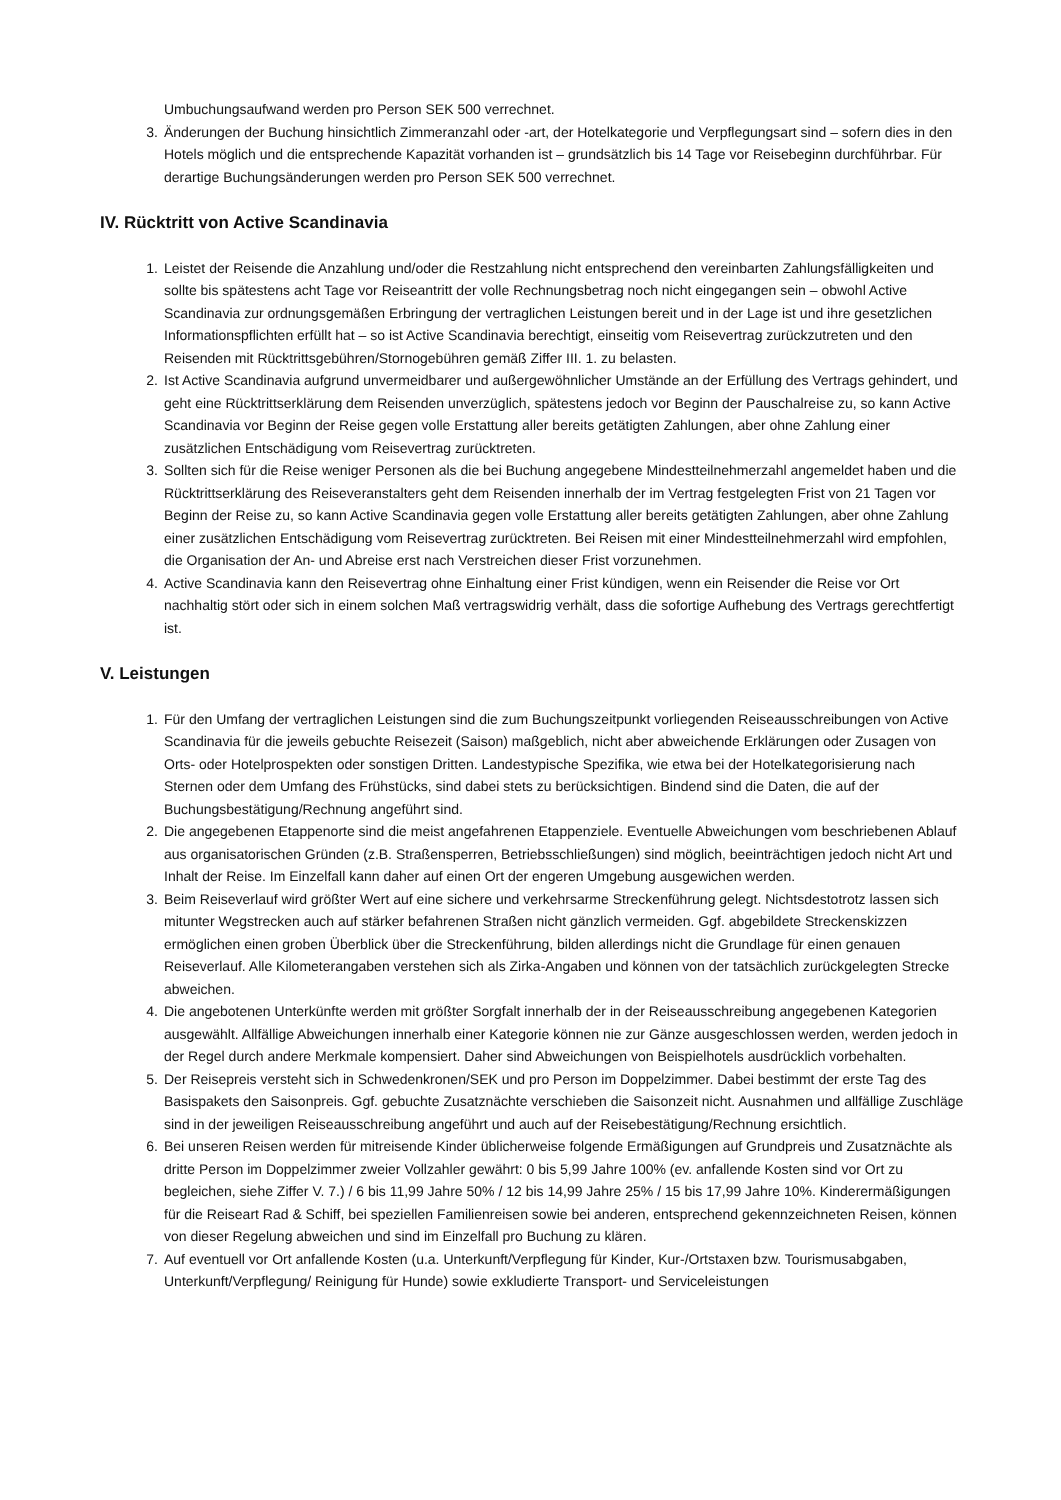Umbuchungsaufwand werden pro Person SEK 500 verrechnet.
3. Änderungen der Buchung hinsichtlich Zimmeranzahl oder -art, der Hotelkategorie und Verpflegungsart sind – sofern dies in den Hotels möglich und die entsprechende Kapazität vorhanden ist – grundsätzlich bis 14 Tage vor Reisebeginn durchführbar. Für derartige Buchungsänderungen werden pro Person SEK 500 verrechnet.
IV. Rücktritt von Active Scandinavia
1. Leistet der Reisende die Anzahlung und/oder die Restzahlung nicht entsprechend den vereinbarten Zahlungsfälligkeiten und sollte bis spätestens acht Tage vor Reiseantritt der volle Rechnungsbetrag noch nicht eingegangen sein – obwohl Active Scandinavia zur ordnungsgemäßen Erbringung der vertraglichen Leistungen bereit und in der Lage ist und ihre gesetzlichen Informationspflichten erfüllt hat – so ist Active Scandinavia berechtigt, einseitig vom Reisevertrag zurückzutreten und den Reisenden mit Rücktrittsgebühren/Stornogebühren gemäß Ziffer III. 1. zu belasten.
2. Ist Active Scandinavia aufgrund unvermeidbarer und außergewöhnlicher Umstände an der Erfüllung des Vertrags gehindert, und geht eine Rücktrittserklärung dem Reisenden unverzüglich, spätestens jedoch vor Beginn der Pauschalreise zu, so kann Active Scandinavia vor Beginn der Reise gegen volle Erstattung aller bereits getätigten Zahlungen, aber ohne Zahlung einer zusätzlichen Entschädigung vom Reisevertrag zurücktreten.
3. Sollten sich für die Reise weniger Personen als die bei Buchung angegebene Mindestteilnehmerzahl angemeldet haben und die Rücktrittserklärung des Reiseveranstalters geht dem Reisenden innerhalb der im Vertrag festgelegten Frist von 21 Tagen vor Beginn der Reise zu, so kann Active Scandinavia gegen volle Erstattung aller bereits getätigten Zahlungen, aber ohne Zahlung einer zusätzlichen Entschädigung vom Reisevertrag zurücktreten. Bei Reisen mit einer Mindestteilnehmerzahl wird empfohlen, die Organisation der An- und Abreise erst nach Verstreichen dieser Frist vorzunehmen.
4. Active Scandinavia kann den Reisevertrag ohne Einhaltung einer Frist kündigen, wenn ein Reisender die Reise vor Ort nachhaltig stört oder sich in einem solchen Maß vertragswidrig verhält, dass die sofortige Aufhebung des Vertrags gerechtfertigt ist.
V. Leistungen
1. Für den Umfang der vertraglichen Leistungen sind die zum Buchungszeitpunkt vorliegenden Reiseausschreibungen von Active Scandinavia für die jeweils gebuchte Reisezeit (Saison) maßgeblich, nicht aber abweichende Erklärungen oder Zusagen von Orts- oder Hotelprospekten oder sonstigen Dritten. Landestypische Spezifika, wie etwa bei der Hotelkategorisierung nach Sternen oder dem Umfang des Frühstücks, sind dabei stets zu berücksichtigen. Bindend sind die Daten, die auf der Buchungsbestätigung/Rechnung angeführt sind.
2. Die angegebenen Etappenorte sind die meist angefahrenen Etappenziele. Eventuelle Abweichungen vom beschriebenen Ablauf aus organisatorischen Gründen (z.B. Straßensperren, Betriebsschließungen) sind möglich, beeinträchtigen jedoch nicht Art und Inhalt der Reise. Im Einzelfall kann daher auf einen Ort der engeren Umgebung ausgewichen werden.
3. Beim Reiseverlauf wird größter Wert auf eine sichere und verkehrsarme Streckenführung gelegt. Nichtsdestotrotz lassen sich mitunter Wegstrecken auch auf stärker befahrenen Straßen nicht gänzlich vermeiden. Ggf. abgebildete Streckenskizzen ermöglichen einen groben Überblick über die Streckenführung, bilden allerdings nicht die Grundlage für einen genauen Reiseverlauf. Alle Kilometerangaben verstehen sich als Zirka-Angaben und können von der tatsächlich zurückgelegten Strecke abweichen.
4. Die angebotenen Unterkünfte werden mit größter Sorgfalt innerhalb der in der Reiseausschreibung angegebenen Kategorien ausgewählt. Allfällige Abweichungen innerhalb einer Kategorie können nie zur Gänze ausgeschlossen werden, werden jedoch in der Regel durch andere Merkmale kompensiert. Daher sind Abweichungen von Beispielhotels ausdrücklich vorbehalten.
5. Der Reisepreis versteht sich in Schwedenkronen/SEK und pro Person im Doppelzimmer. Dabei bestimmt der erste Tag des Basispakets den Saisonpreis. Ggf. gebuchte Zusatznächte verschieben die Saisonzeit nicht. Ausnahmen und allfällige Zuschläge sind in der jeweiligen Reiseausschreibung angeführt und auch auf der Reisebestätigung/Rechnung ersichtlich.
6. Bei unseren Reisen werden für mitreisende Kinder üblicherweise folgende Ermäßigungen auf Grundpreis und Zusatznächte als dritte Person im Doppelzimmer zweier Vollzahler gewährt: 0 bis 5,99 Jahre 100% (ev. anfallende Kosten sind vor Ort zu begleichen, siehe Ziffer V. 7.) / 6 bis 11,99 Jahre 50% / 12 bis 14,99 Jahre 25% / 15 bis 17,99 Jahre 10%. Kinderermäßigungen für die Reiseart Rad & Schiff, bei speziellen Familienreisen sowie bei anderen, entsprechend gekennzeichneten Reisen, können von dieser Regelung abweichen und sind im Einzelfall pro Buchung zu klären.
7. Auf eventuell vor Ort anfallende Kosten (u.a. Unterkunft/Verpflegung für Kinder, Kur-/Ortstaxen bzw. Tourismusabgaben, Unterkunft/Verpflegung/ Reinigung für Hunde) sowie exkludierte Transport- und Serviceleistungen